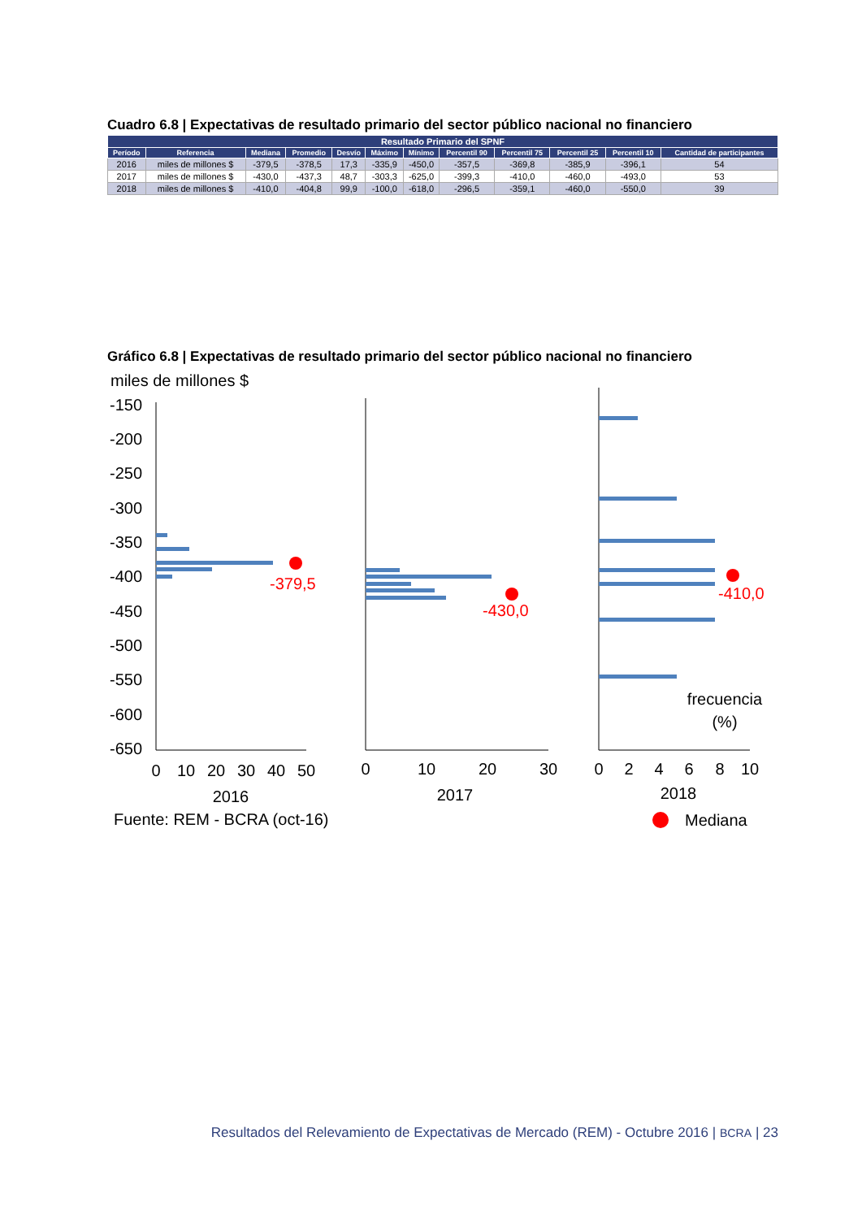Cuadro 6.8 | Expectativas de resultado primario del sector público nacional no financiero
| Resultado Primario del SPNF | | | | | | | | | | | |
| --- | --- | --- | --- | --- | --- | --- | --- | --- | --- | --- | --- |
| Período | Referencia | Mediana | Promedio | Desvío | Máximo | Mínimo | Percentil 90 | Percentil 75 | Percentil 25 | Percentil 10 | Cantidad de participantes |
| 2016 | miles de millones $ | -379,5 | -378,5 | 17,3 | -335,9 | -450,0 | -357,5 | -369,8 | -385,9 | -396,1 | 54 |
| 2017 | miles de millones $ | -430,0 | -437,3 | 48,7 | -303,3 | -625,0 | -399,3 | -410,0 | -460,0 | -493,0 | 53 |
| 2018 | miles de millones $ | -410,0 | -404,8 | 99,9 | -100,0 | -618,0 | -296,5 | -359,1 | -460,0 | -550,0 | 39 |
Gráfico 6.8 | Expectativas de resultado primario del sector público nacional no financiero
miles de millones $
-150
-200
-250
-300
-350
-400
-450
-500
-550
-600
-650
-379,5
-430,0
-410,0
0
10
20
30
40
50
0
10
20
30
0
2
4
6
8
10
2016
2017
2018
frecuencia
(%)
Fuente: REM - BCRA (oct-16)
Mediana
Resultados del Relevamiento de Expectativas de Mercado (REM) - Octubre 2016 | BCRA | 23